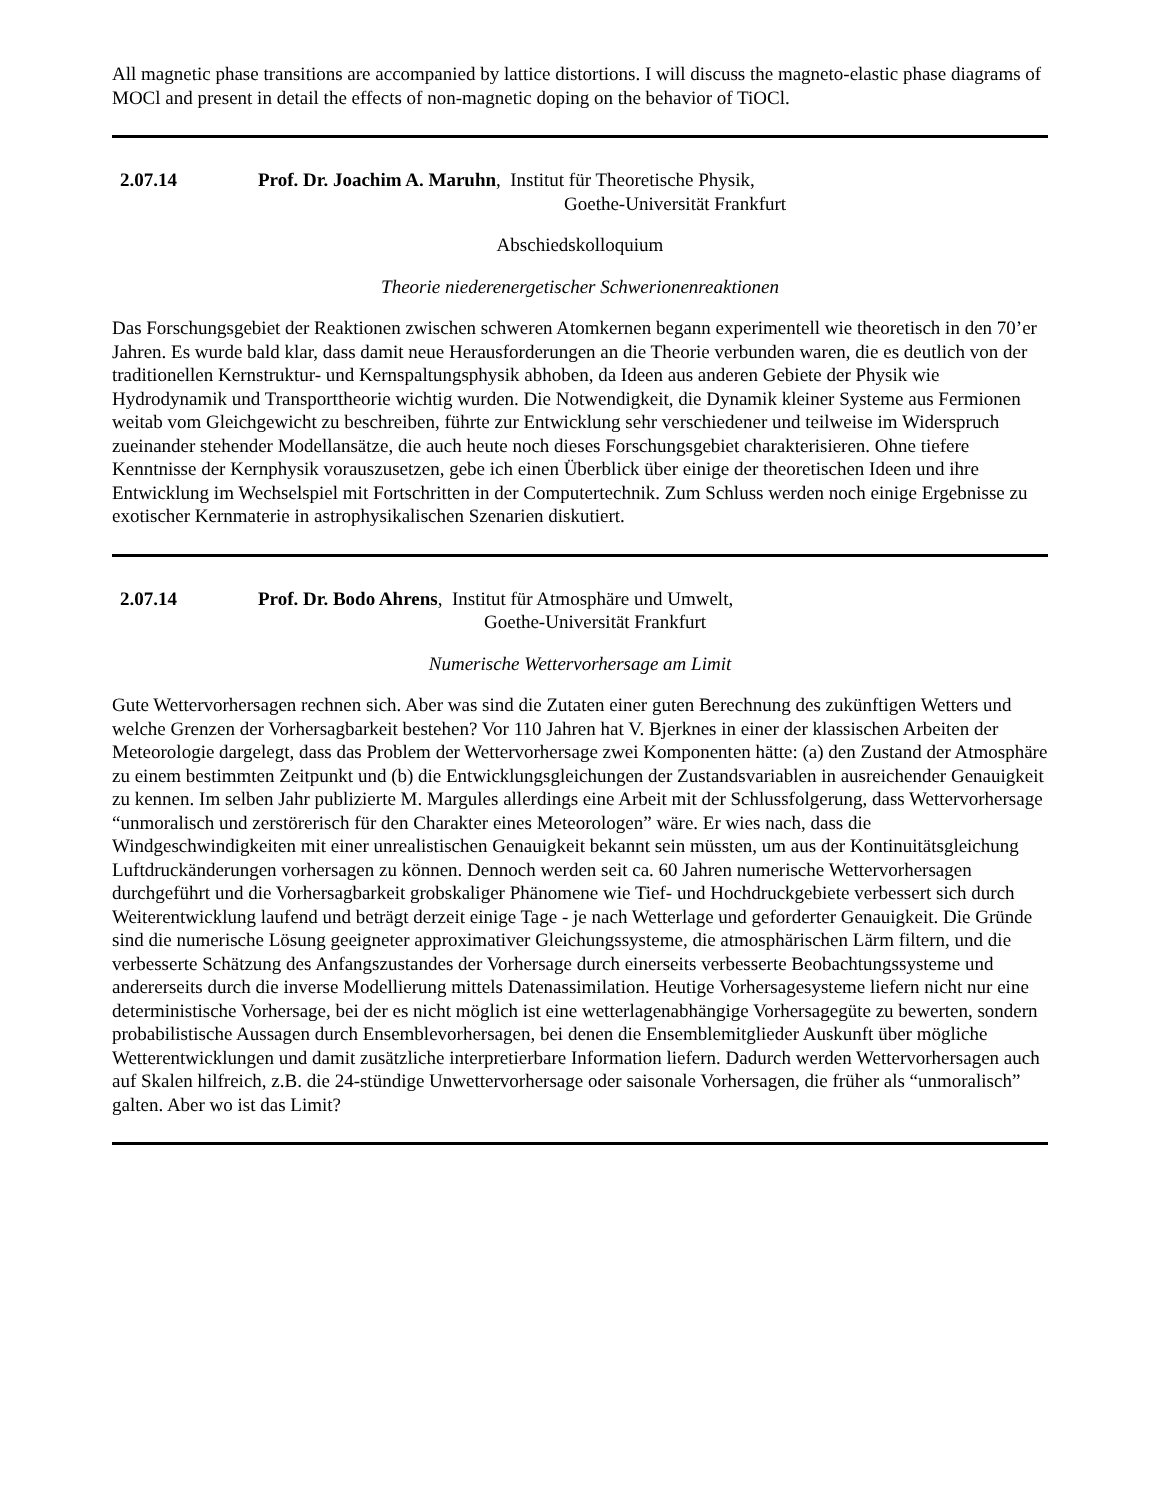All magnetic phase transitions are accompanied by lattice distortions. I will discuss the magneto-elastic phase diagrams of MOCl and present in detail the effects of non-magnetic doping on the behavior of TiOCl.
2.07.14 Prof. Dr. Joachim A. Maruhn, Institut für Theoretische Physik,
Goethe-Universität Frankfurt
Abschiedskolloquium
Theorie niederenergetischer Schwerionenreaktionen
Das Forschungsgebiet der Reaktionen zwischen schweren Atomkernen begann experimentell wie theoretisch in den 70’er Jahren. Es wurde bald klar, dass damit neue Herausforderungen an die Theorie verbunden waren, die es deutlich von der traditionellen Kernstruktur- und Kernspaltungsphysik abhoben, da Ideen aus anderen Gebiete der Physik wie Hydrodynamik und Transporttheorie wichtig wurden. Die Notwendigkeit, die Dynamik kleiner Systeme aus Fermionen weitab vom Gleichgewicht zu beschreiben, führte zur Entwicklung sehr verschiedener und teilweise im Widerspruch zueinander stehender Modellansätze, die auch heute noch dieses Forschungsgebiet charakterisieren. Ohne tiefere Kenntnisse der Kernphysik vorauszusetzen, gebe ich einen Überblick über einige der theoretischen Ideen und ihre Entwicklung im Wechselspiel mit Fortschritten in der Computertechnik. Zum Schluss werden noch einige Ergebnisse zu exotischer Kernmaterie in astrophysikalischen Szenarien diskutiert.
2.07.14 Prof. Dr. Bodo Ahrens, Institut für Atmosphäre und Umwelt,
Goethe-Universität Frankfurt
Numerische Wettervorhersage am Limit
Gute Wettervorhersagen rechnen sich. Aber was sind die Zutaten einer guten Berechnung des zukünftigen Wetters und welche Grenzen der Vorhersagbarkeit bestehen? Vor 110 Jahren hat V. Bjerknes in einer der klassischen Arbeiten der Meteorologie dargelegt, dass das Problem der Wettervorhersage zwei Komponenten hätte: (a) den Zustand der Atmosphäre zu einem bestimmten Zeitpunkt und (b) die Entwicklungsgleichungen der Zustandsvariablen in ausreichender Genauigkeit zu kennen. Im selben Jahr publizierte M. Margules allerdings eine Arbeit mit der Schlussfolgerung, dass Wettervorhersage “unmoralisch und zerstörerisch für den Charakter eines Meteorologen” wäre. Er wies nach, dass die Windgeschwindigkeiten mit einer unrealistischen Genauigkeit bekannt sein müssten, um aus der Kontinuitätsgleichung Luftdruckänderungen vorhersagen zu können. Dennoch werden seit ca. 60 Jahren numerische Wettervorhersagen durchgeführt und die Vorhersagbarkeit grobskaliger Phänomene wie Tief- und Hochdruckgebiete verbessert sich durch Weiterentwicklung laufend und beträgt derzeit einige Tage - je nach Wetterlage und geforderter Genauigkeit. Die Gründe sind die numerische Lösung geeigneter approximativer Gleichungssysteme, die atmosphärischen Lärm filtern, und die verbesserte Schätzung des Anfangszustandes der Vorhersage durch einerseits verbesserte Beobachtungssysteme und andererseits durch die inverse Modellierung mittels Datenassimilation. Heutige Vorhersagesysteme liefern nicht nur eine deterministische Vorhersage, bei der es nicht möglich ist eine wetterlagenabhängige Vorhersagegüte zu bewerten, sondern probabilistische Aussagen durch Ensemblevorhersagen, bei denen die Ensemblemitglieder Auskunft über mögliche Wetterentwicklungen und damit zusätzliche interpretierbare Information liefern. Dadurch werden Wettervorhersagen auch auf Skalen hilfreich, z.B. die 24-stündige Unwettervorhersage oder saisonale Vorhersagen, die früher als “unmoralisch” galten. Aber wo ist das Limit?